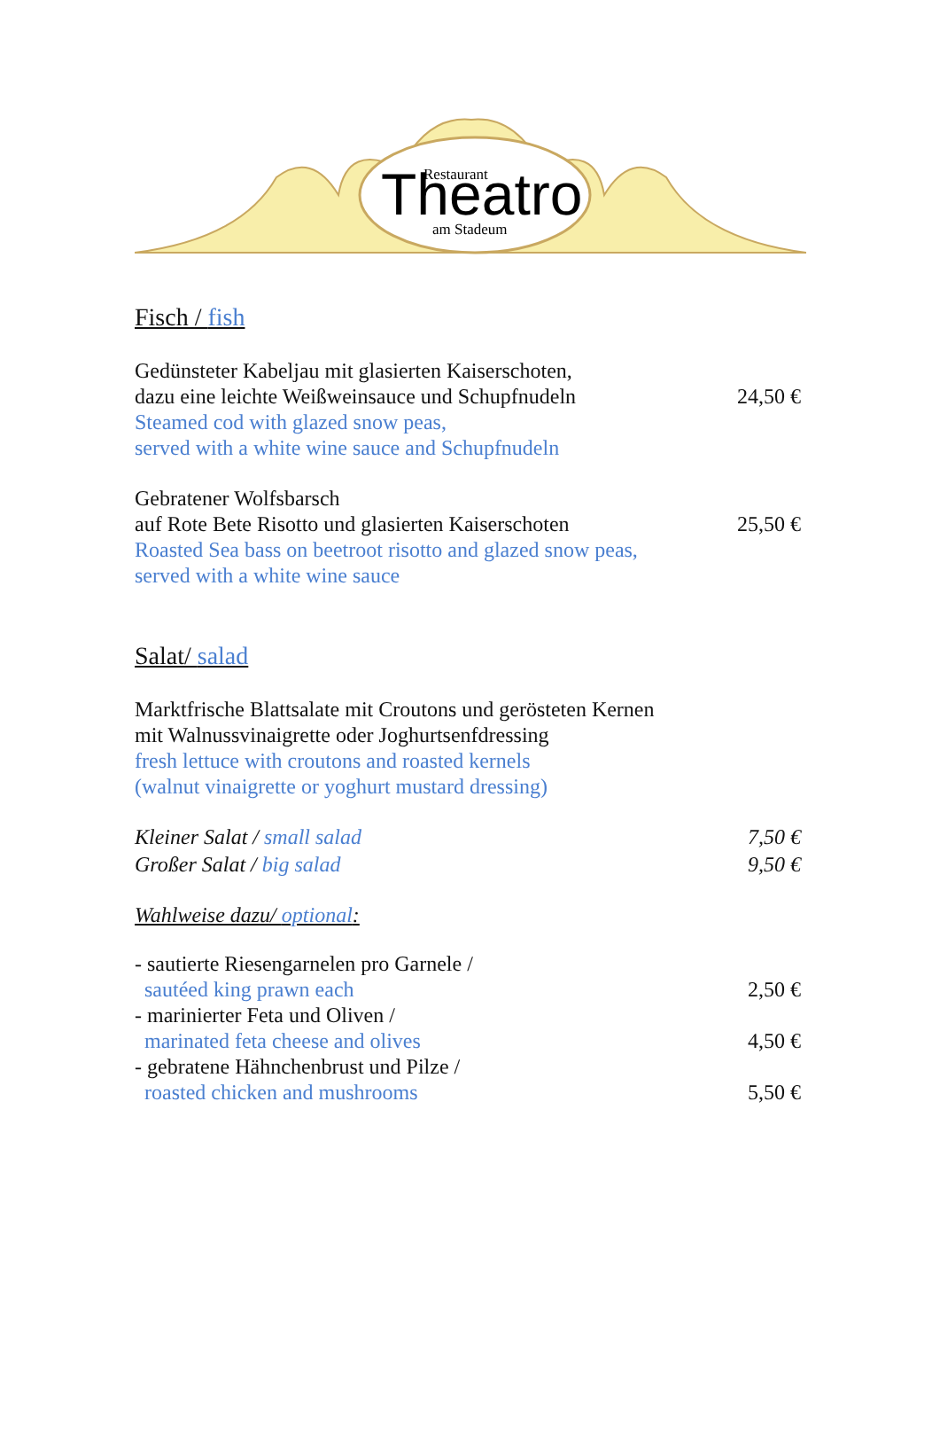Restaurant
Theatro
am Stadeum
Fisch / fish
Gedünsteter Kabeljau mit glasierten Kaiserschoten,
dazu eine leichte Weißweinsauce und Schupfnudeln 24,50 €
Steamed cod with glazed snow peas,
served with a white wine sauce and Schupfnudeln
Gebratener Wolfsbarsch
auf Rote Bete Risotto und glasierten Kaiserschoten 25,50 €
Roasted Sea bass on beetroot risotto and glazed snow peas,
served with a white wine sauce
Salat/ salad
Marktfrische Blattsalate mit Croutons und gerösteten Kernen
mit Walnussvinaigrette oder Joghurtsenfdressing
fresh lettuce with croutons and roasted kernels
(walnut vinaigrette or yoghurt mustard dressing)
Kleiner Salat / small salad 7,50 €
Großer Salat / big salad 9,50 €
Wahlweise dazu/ optional:
- sautierte Riesengarnelen pro Garnele /
sautéed king prawn each 2,50 €
- marinierter Feta und Oliven /
marinated feta cheese and olives 4,50 €
- gebratene Hähnchenbrust und Pilze /
roasted chicken and mushrooms 5,50 €